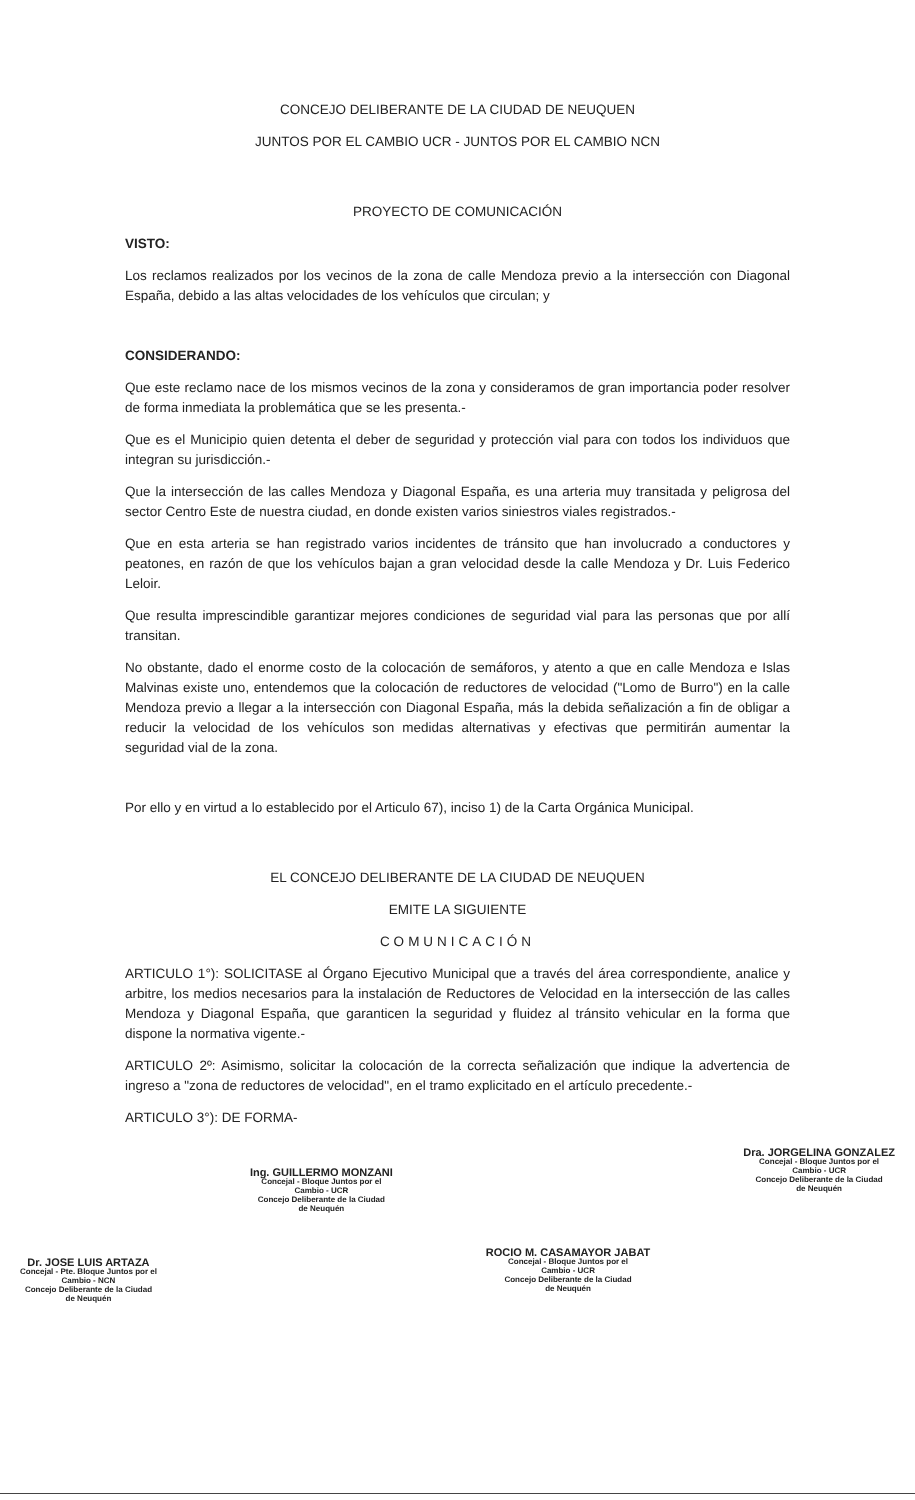CONCEJO DELIBERANTE DE LA CIUDAD DE NEUQUEN
JUNTOS POR EL CAMBIO UCR - JUNTOS POR EL CAMBIO NCN
PROYECTO DE COMUNICACIÓN
VISTO:
Los reclamos realizados por los vecinos de la zona de calle Mendoza previo a la intersección con Diagonal España, debido a las altas velocidades de los vehículos que circulan; y
CONSIDERANDO:
Que este reclamo nace de los mismos vecinos de la zona y consideramos de gran importancia poder resolver de forma inmediata la problemática que se les presenta.-
Que es el Municipio quien detenta el deber de seguridad y protección vial para con todos los individuos que integran su jurisdicción.-
Que la intersección de las calles Mendoza y Diagonal España, es una arteria muy transitada y peligrosa del sector Centro Este de nuestra ciudad, en donde existen varios siniestros viales registrados.-
Que en esta arteria se han registrado varios incidentes de tránsito que han involucrado a conductores y peatones, en razón de que los vehículos bajan a gran velocidad desde la calle Mendoza y Dr. Luis Federico Leloir.
Que resulta imprescindible garantizar mejores condiciones de seguridad vial para las personas que por allí transitan.
No obstante, dado el enorme costo de la colocación de semáforos, y atento a que en calle Mendoza e Islas Malvinas existe uno, entendemos que la colocación de reductores de velocidad ("Lomo de Burro") en la calle Mendoza previo a llegar a la intersección con Diagonal España, más la debida señalización a fin de obligar a reducir la velocidad de los vehículos son medidas alternativas y efectivas que permitirán aumentar la seguridad vial de la zona.
Por ello y en virtud a lo establecido por el Articulo 67), inciso 1) de la Carta Orgánica Municipal.
EL CONCEJO DELIBERANTE DE LA CIUDAD DE NEUQUEN
EMITE LA SIGUIENTE
COMUNICACIÓN
ARTICULO 1°): SOLICITASE al Órgano Ejecutivo Municipal que a través del área correspondiente, analice y arbitre, los medios necesarios para la instalación de Reductores de Velocidad en la intersección de las calles Mendoza y Diagonal España, que garanticen la seguridad y fluidez al tránsito vehicular en la forma que dispone la normativa vigente.-
ARTICULO 2º: Asimismo, solicitar la colocación de la correcta señalización que indique la advertencia de ingreso a "zona de reductores de velocidad", en el tramo explicitado en el artículo precedente.-
ARTICULO 3°): DE FORMA-
Dr. JOSE LUIS ARTAZA
Concejal - Pte. Bloque Juntos por el
Cambio - NCN
Concejo Deliberante de la Ciudad
de Neuquén
Ing. GUILLERMO MONZANI
Concejal - Bloque Juntos por el
Cambio - UCR
Concejo Deliberante de la Ciudad
de Neuquén
ROCIO M. CASAMAYOR JABAT
Concejal - Bloque Juntos por el
Cambio - UCR
Concejo Deliberante de la Ciudad
de Neuquén
Dra. JORGELINA GONZALEZ
Concejal - Bloque Juntos por el
Cambio - UCR
Concejo Deliberante de la Ciudad
de Neuquén